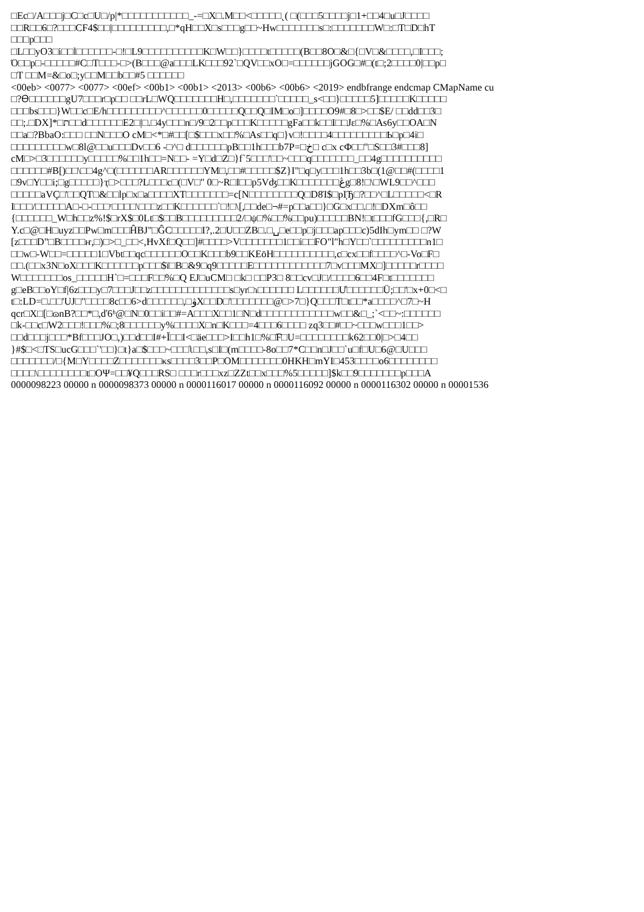□Ec□/A□□□j□C□c□U□/p|*□□□□□□□□□□□_-=□X□.M□□<□□□□□˛( □(□□□5□□□□j□1+□□4□u□J□□□□
□□R□□6□?□□□CF4$□□|□□□□□□□□□,□*qH□□X□s□□□g□□~Hw□□□□□□□s□:□□□□□□□W□:□T□D□hT
□□□p□□□
□L□□yO3□i□□l□□□□□□-□!□L9□□□□□□□□□□K□W□□}□□□□t□□□□□(B□□8O□&□{□V□&□□□□,□I□□□;
Ό□□p□-□□□□□#C□T□□□-□>(B□□□@a□□□LK□□□92`□QV□□xO□=□□□□□□jGOG□#□(t□;2□□□□0|□□p□
□T □□M=&□o□;y□□M□□b□□#5 □□□□□□
<00eb> <0077> <0077> <00ef> <00b1> <00b1> <2013> <00b6> <00b6> <2019> endbfrange endcmap CMapName cu
□?Ꮎ□□□□□□gU7□□□r□p□□ □□rL□WQ□□□□□□□H□,□□□□□□□`□□□□□_s<□□}□□□□□5]□□□□□K□□□□□
□□□bs□□□}W□□c□E/h□□□□□□□□□^□□□□□□0□□□□□Q□□Q□IM□o□]□□□□O9#□8□>□□$E/ □□dd□□3□
□□;.□DX]*□ת□□d□□□□□□E2□|□.□4y□□□n□/9□2□□p□□□K□□□□□gFa□□k□□I□□Jɛ□%□As6y□□OA□N
□□a□?BbaO:□□□ □□N□□□O cM□<*□#□□[□$□□□x□□%□As□□q□}v□!□□□□4□□□□□□□□□Ҍ□p□4i□
□□□□□□□□□w□8l@□□u□□□Dv□□6 -□^□ d□□□□□□pB□□1h□□□b7P=□خ□ c□x cФ□□"□S□□3#□□□8]
cM□>□3□□□□□□y□□□□□%□□1h□□=N□□- =Y□d□Z□}f`5□□□'□□~□□□q□□□□□□□_□□4g□□□□□□□□□□
□□□□□□#B[)□□\□□4g^□(□□□□□□AR□□□□□□YM□,□□#□□□□□$Z}I"□q□y□□□1h□□3b□(1@□□#(□□□□1
□9v□Y□□i;□g□□□□□}ҭ□>□□□?L□□□c□(□V□" 0□~R□I□□p5Vʤ□□K□□□□□□□ڠg□8!□\□WL9□□^□□□
□□□□□aVÇ□'□□QT□&□□lp□x□a□□□□XT□□□□□□□=c[N□□□□□□□□Q□D8Ί$□pI̦Ђ□?□□^□L□□□□□<□R
I□□□/□□□□□A□-□-□□□ʳ□□□□\□□□z□□K□□□□□□`□!□\[,□□de□¬#=p□□a□□}□G□x□□.□!□DXm□ô□□
{□□□□□□_W□h□□z%!$□rX$□0Lt□$□□B□□□□□□□□□2/□ψ□%□□%□□pu)□□□□□BN!□t□□□fG□□□{,□R□
Y.c□@□H□uyz□□Pw□m□□□ĤBJ"□ĜC□□□□□I?,.2□U□□ZB□.□␣□e□□p□j□□□ap□□□c)5dIh□ym□□ □?W
[z□□□D"□B□□□□ҥ,□)□>□_□□<,ĦvXf□Q□□]#□□□□>V□□□□□□□1□□i□□FO"l"h□Y□□`□□□□□□□□□n1□
□□w□-W□□=□□□□□1□Vbt□□qc□□□□□□O□□K□□□b9□□KEōH□□□□□□□□□□,c□cx□□f□□□□^□-Vo□F□
□□.(□□x3N□oX□□□K□□□□□□p□□□$ï□B□&9□q9□□□□□E□□□□□□□□□□□□7□v□□□MX□]□□□□□r□□□□
W□□□□□□□os_□□□□□H`□=□□□F□□%□Q EJ□uCM□ □k□ □□P3□ 8□□cv□J□/□□□□6□□4F□t□□□□□□□
g□eB□□oY□f|6z□□□y□7□□□J□□z□□□□□□□□□□□□□s□yr□ɿ□□□□□□ L□□□□□□Ư□□□□□□Ü;□□'□x+0□<□
t□:LD=□.□□'UJ□"□□□□8c□□6>d□□□□□□,□ۋX□□D□'□□□□□□□@□>7□}Q□□□T□t□□*a□□□□^□7□~H
qcr□X□[□ɷnB?□□*□,ď6ʱ@□N□0□□i□□#=A□□□X□□1□N□d□□□□□□□□□□□□w□□&□_;`<□□~:□□□□□□
□k-□□c□W2□□□!□□□%□;8□□□□□□y%□□□□X□n□K□□□=4□□□6□□□□ zq3□□#□□~□□□w□□□1□□>
□□d□□□j□□□*Bf□□□JO□,)□□d□□I#+Ĭ□□I<□äe□□□>I□□h1□%□͡F□U=□□□□□□□□k62□□0|□>□4□□
}#$□<□TS□ucG□□□`'□□}□t}a□$□□□~□□□ʅ□□,s□I□(m□□□□-8o□□7*C□□n□J□□`u□f□U□6@□U□□□
□□□□□□□/□{M□Y□□□□Z□□□□□□□κs□□□□3□□P□OM□□□□□□□0HKH□mYI□453□□□□o6□□□□□□□□
□□□□\□□□□□□□□t□OΨ=□□¥Q□□□RS□ □□□r□□□xz□ZZt□□x□□□%5□□□□□]$k□□9□□□□□□□p□□□A
0000098223 00000 n 0000098373 00000 n 0000116017 00000 n 0000116092 00000 n 0000116302 00000 n 00001536